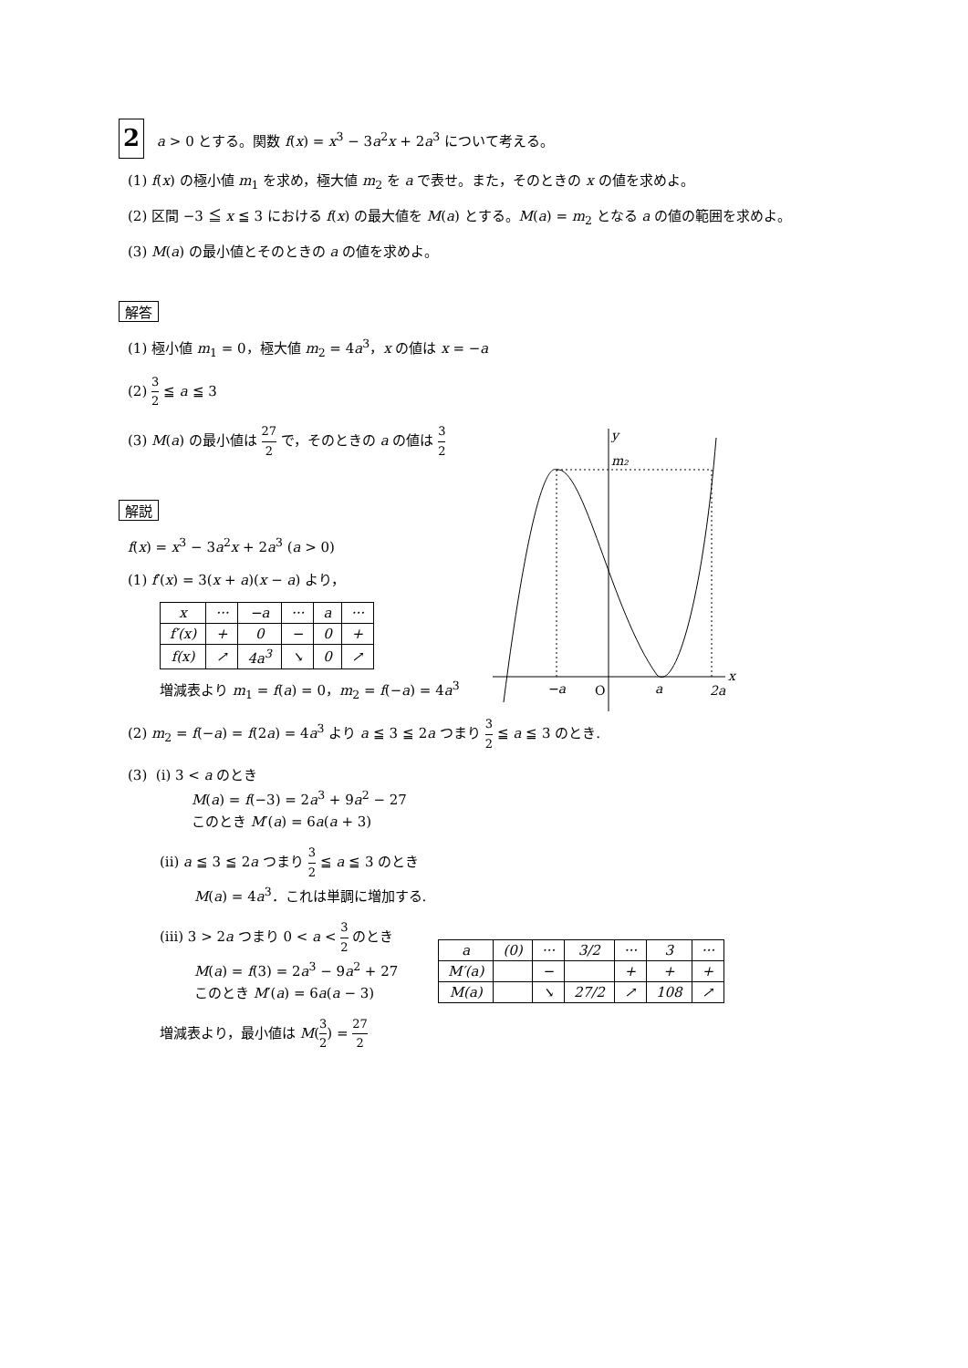2 a > 0 とする。関数 f(x) = x<sup>3</sup> − 3a<sup>2</sup>x + 2a<sup>3</sup> について考える。
(1) f(x) の極小値 m<sub>1</sub> を求め，極大値 m<sub>2</sub> を a で表せ。また，そのときの x の値を求めよ。
(2) 区間 −3 ≦ x ≦ 3 における f(x) の最大値を M(a) とする。M(a) = m<sub>2</sub> となる a の値の範囲を求めよ。
(3) M(a) の最小値とそのときの a の値を求めよ。
解答
(1) 極小値 m<sub>1</sub> = 0，極大値 m<sub>2</sub> = 4a<sup>3</sup>，x の値は x = −a
(2) 3 2 ≦ a ≦ 3
(3) M(a) の最小値は 27 2 で，そのときの a の値は 3 2
解説
f(x) = x<sup>3</sup> − 3a<sup>2</sup>x + 2a<sup>3</sup> (a > 0)
(1) f′(x) = 3(x + a)(x − a) より，
| x | ··· | −a | ··· | a | ··· |
| f′(x) | + | 0 | − | 0 | + |
| f(x) | ↗ | 4a<sup>3</sup> | ↘ | 0 | ↗ |
増減表より m<sub>1</sub> = f(a) = 0，m<sub>2</sub> = f(−a) = 4a<sup>3</sup>
(2) m<sub>2</sub> = f(−a) = f(2a) = 4a<sup>3</sup> より a ≦ 3 ≦ 2a つまり 3 2 ≦ a ≦ 3 のとき.
(3) (i) 3 < a のとき
M(a) = f(−3) = 2a<sup>3</sup> + 9a<sup>2</sup> − 27
このとき M′(a) = 6a(a + 3)
(ii) a ≦ 3 ≦ 2a つまり 3 2 ≦ a ≦ 3 のとき
M(a) = 4a<sup>3</sup>．これは単調に増加する.
(iii) 3 > 2a つまり 0 < a < 3 2 のとき
M(a) = f(3) = 2a<sup>3</sup> − 9a<sup>2</sup> + 27
このとき M′(a) = 6a(a − 3)
増減表より，最小値は M(3 2) = 27 2
y
m₂
x
−a
O
a
2a
| a | (0) | ··· | 3/2 | ··· | 3 | ··· |
| M′(a) | | − | | + | + | + |
| M(a) | | ↘ | 27/2 | ↗ | 108 | ↗ |